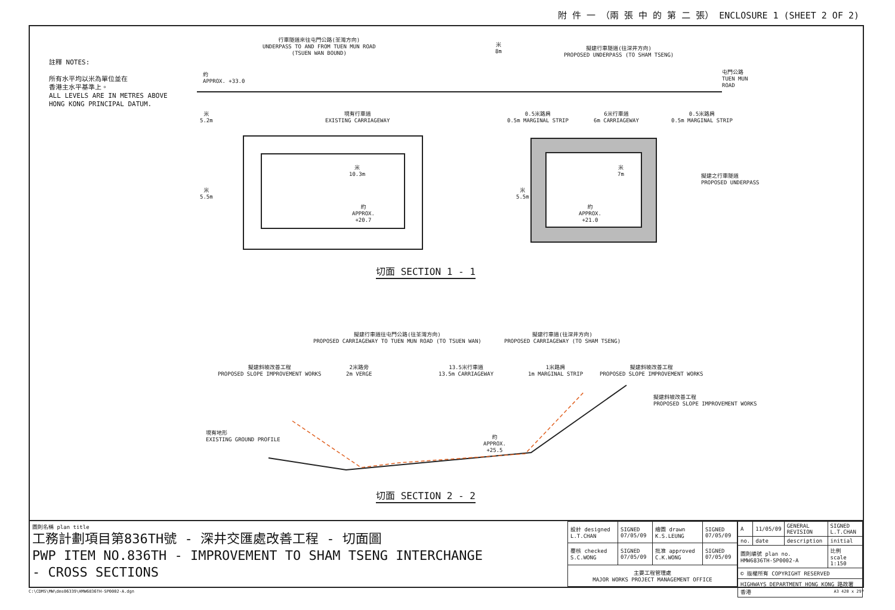附 件 一 （兩 張 中 的 第 二 張） ENCLOSURE 1 (SHEET 2 OF 2)
註釋 NOTES:
所有水平均以米為單位並在
香港主水平基準上。
ALL LEVELS ARE IN METRES ABOVE
HONG KONG PRINCIPAL DATUM.
行車隧道來往屯門公路(荃灣方向)
UNDERPASS TO AND FROM TUEN MUN ROAD
(TSUEN WAN BOUND)
米
8m
擬建行車隧道(往深井方向)
PROPOSED UNDERPASS (TO SHAM TSENG)
屯門公路
TUEN MUN ROAD
約
APPROX. +33.0
米
5.2m
現有行車道
EXISTING CARRIAGEWAY
0.5米路肩
0.5m MARGINAL STRIP
6米行車道
6m CARRIAGEWAY
0.5米路肩
0.5m MARGINAL STRIP
米
10.3m
米
7m
擬建之行車隧道
PROPOSED UNDERPASS
米
5.5m
米
5.5m
約
APPROX.
+20.7
約
APPROX.
+21.0
切面 SECTION 1 - 1
擬建行車道往屯門公路(往荃灣方向)
PROPOSED CARRIAGEWAY TO TUEN MUN ROAD (TO TSUEN WAN)
擬建行車道(往深井方向)
PROPOSED CARRIAGEWAY (TO SHAM TSENG)
擬建斜坡改善工程
PROPOSED SLOPE IMPROVEMENT WORKS
2米路旁
2m VERGE
13.5米行車道
13.5m CARRIAGEWAY
1米路肩
1m MARGINAL STRIP
擬建斜坡改善工程
PROPOSED SLOPE IMPROVEMENT WORKS
擬建斜坡改善工程
PROPOSED SLOPE IMPROVEMENT WORKS
現有地形
EXISTING GROUND PROFILE
約
APPROX.
+25.5
切面 SECTION 2 - 2
圖則名稱 plan title
工務計劃項目第836TH號 - 深井交匯處改善工程 - 切面圖
PWP ITEM NO.836TH - IMPROVEMENT TO SHAM TSENG INTERCHANGE
- CROSS SECTIONS
| 設計 designed L.T.CHAN | SIGNED 07/05/09 | 繪圖 drawn K.S.LEUNG | SIGNED 07/05/09 |
| 覆核 checked S.C.WONG | SIGNED 07/05/09 | 批准 approved C.K.WONG | SIGNED 07/05/09 |
| 主要工程管理處 MAJOR WORKS PROJECT MANAGEMENT OFFICE | | | |
| A | 11/05/09 | GENERAL REVISION | SIGNED L.T.CHAN |
| no. | date | description | initial |
| 圖則編號 plan no. HMW6836TH-SP0002-A | | | 比例 scale 1:150 |
| © 版權所有 COPYRIGHT RESERVED | | | |
| HIGHWAYS DEPARTMENT HONG KONG 路政署 香港 | | | |
C:\CDMS\MW\dms06339\HMW6836TH-SP0002-A.dgn A3 420 x 297